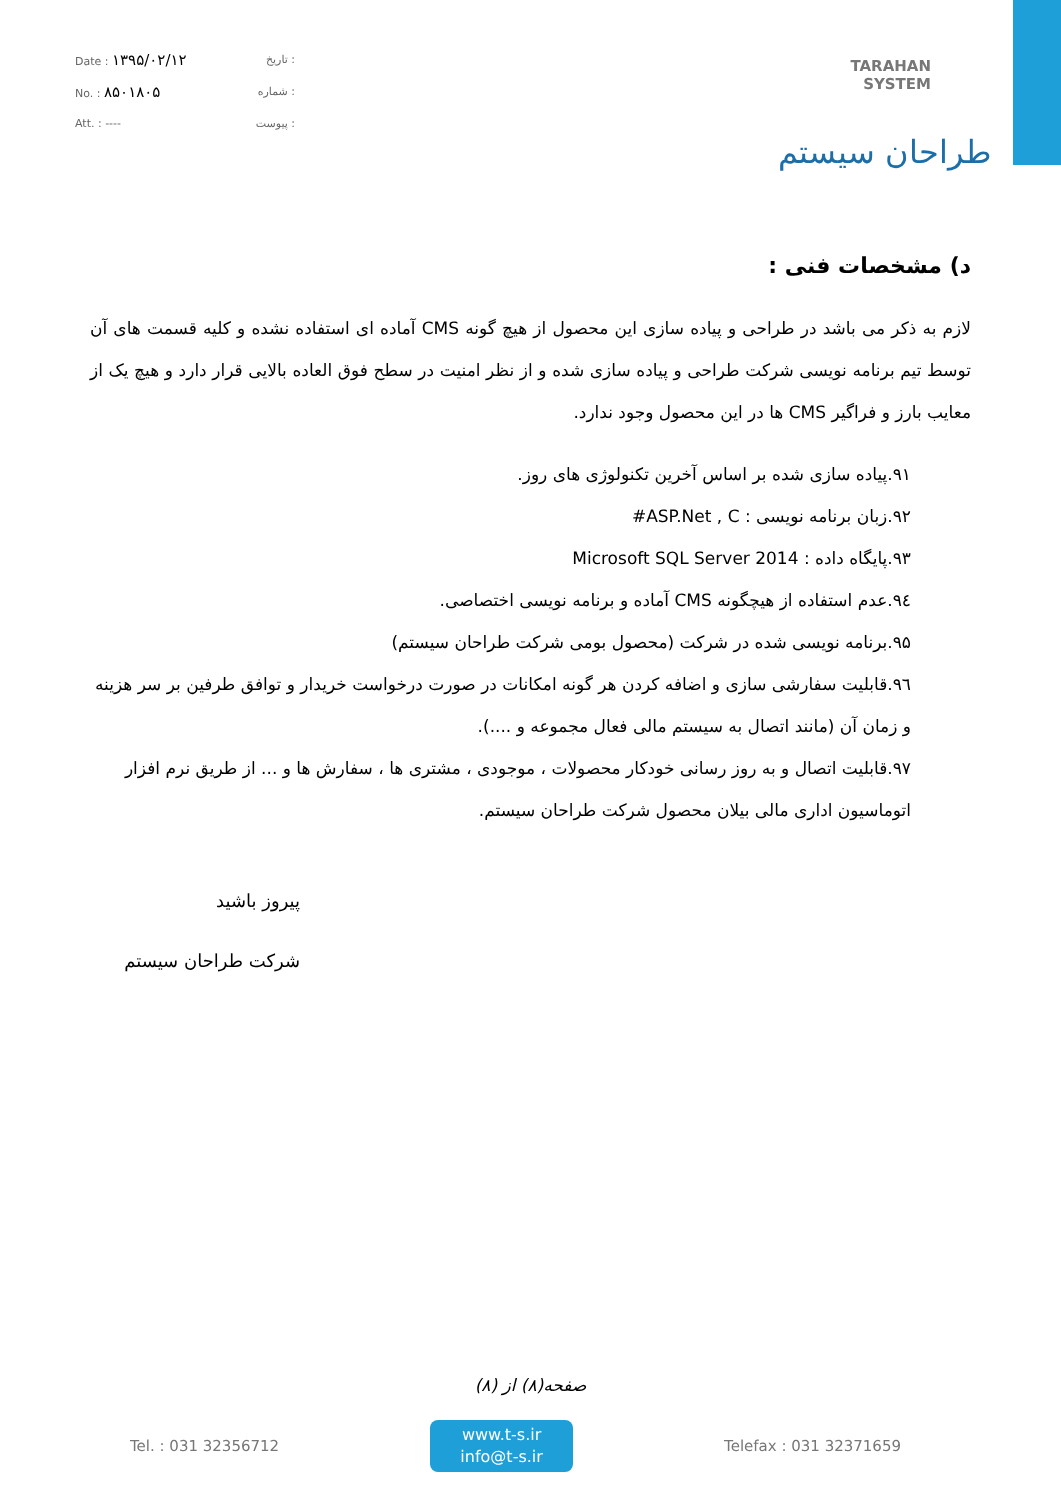Date : ۱۳۹۵/۰۲/۱۲ تاریخ :
No. : ۸۵۰۱۸۰۵ شماره :
Att. : ---- پیوست :
TARAHAN
SYSTEM
طراحان سیستم
د) مشخصات فنی :
لازم به ذکر می باشد در طراحی و پیاده سازی این محصول از هیچ گونه CMS آماده ای استفاده نشده و کلیه قسمت های آن توسط تیم برنامه نویسی شرکت طراحی و پیاده سازی شده و از نظر امنیت در سطح فوق العاده بالایی قرار دارد و هیچ یک از معایب بارز و فراگیر CMS ها در این محصول وجود ندارد.
۹۱.پیاده سازی شده بر اساس آخرین تکنولوژی های روز.
۹۲.زبان برنامه نویسی : ASP.Net , C#
۹۳.پایگاه داده : Microsoft SQL Server 2014
۹٤.عدم استفاده از هیچگونه CMS آماده و برنامه نویسی اختصاصی.
۹۵.برنامه نویسی شده در شرکت (محصول بومی شرکت طراحان سیستم)
۹٦.قابلیت سفارشی سازی و اضافه کردن هر گونه امکانات در صورت درخواست خریدار و توافق طرفین بر سر هزینه و زمان آن (مانند اتصال به سیستم مالی فعال مجموعه و ....).
۹۷.قابلیت اتصال و به روز رسانی خودکار محصولات ، موجودی ، مشتری ها ، سفارش ها و ... از طریق نرم افزار اتوماسیون اداری مالی بیلان محصول شرکت طراحان سیستم.
پیروز باشید
شرکت طراحان سیستم
صفحه(۸) از (۸)
Tel. : 031 32356712
www.t-s.ir
info@t-s.ir
Telefax : 031 32371659